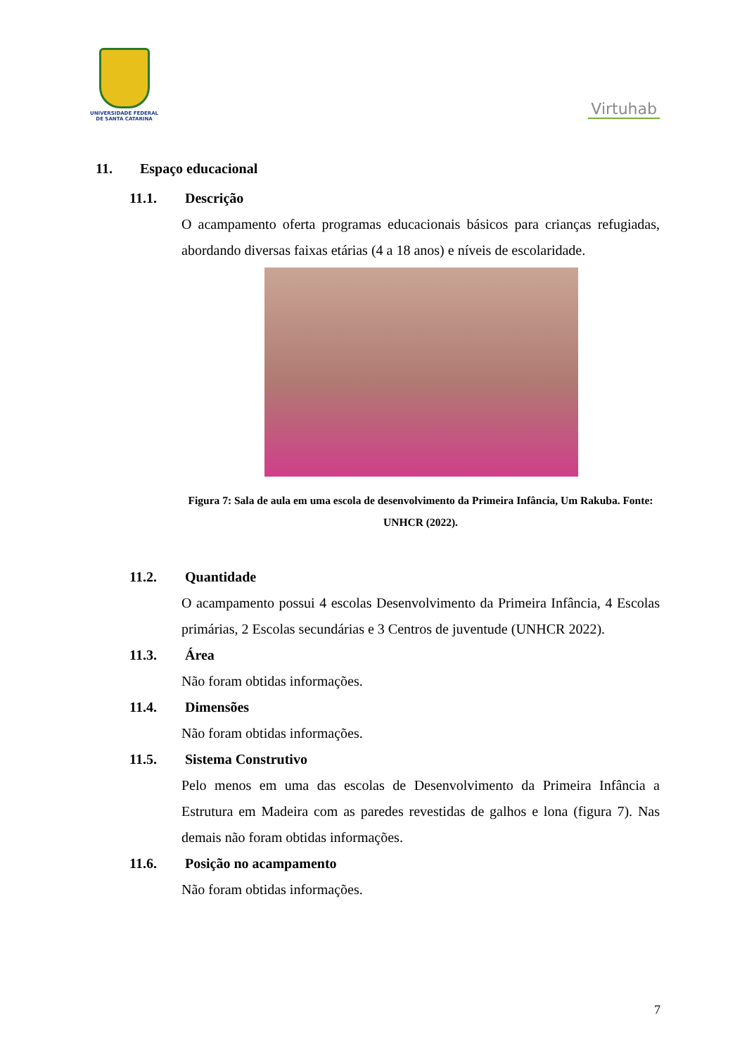UNIVERSIDADE FEDERAL
DE SANTA CATARINA
Virtuhab
11. Espaço educacional
11.1. Descrição
O acampamento oferta programas educacionais básicos para crianças refugiadas, abordando diversas faixas etárias (4 a 18 anos) e níveis de escolaridade.
Figura 7: Sala de aula em uma escola de desenvolvimento da Primeira Infância, Um Rakuba. Fonte: UNHCR (2022).
11.2. Quantidade
O acampamento possui 4 escolas Desenvolvimento da Primeira Infância, 4 Escolas primárias, 2 Escolas secundárias e 3 Centros de juventude (UNHCR 2022).
11.3. Área
Não foram obtidas informações.
11.4. Dimensões
Não foram obtidas informações.
11.5. Sistema Construtivo
Pelo menos em uma das escolas de Desenvolvimento da Primeira Infância a Estrutura em Madeira com as paredes revestidas de galhos e lona (figura 7). Nas demais não foram obtidas informações.
11.6. Posição no acampamento
Não foram obtidas informações.
7